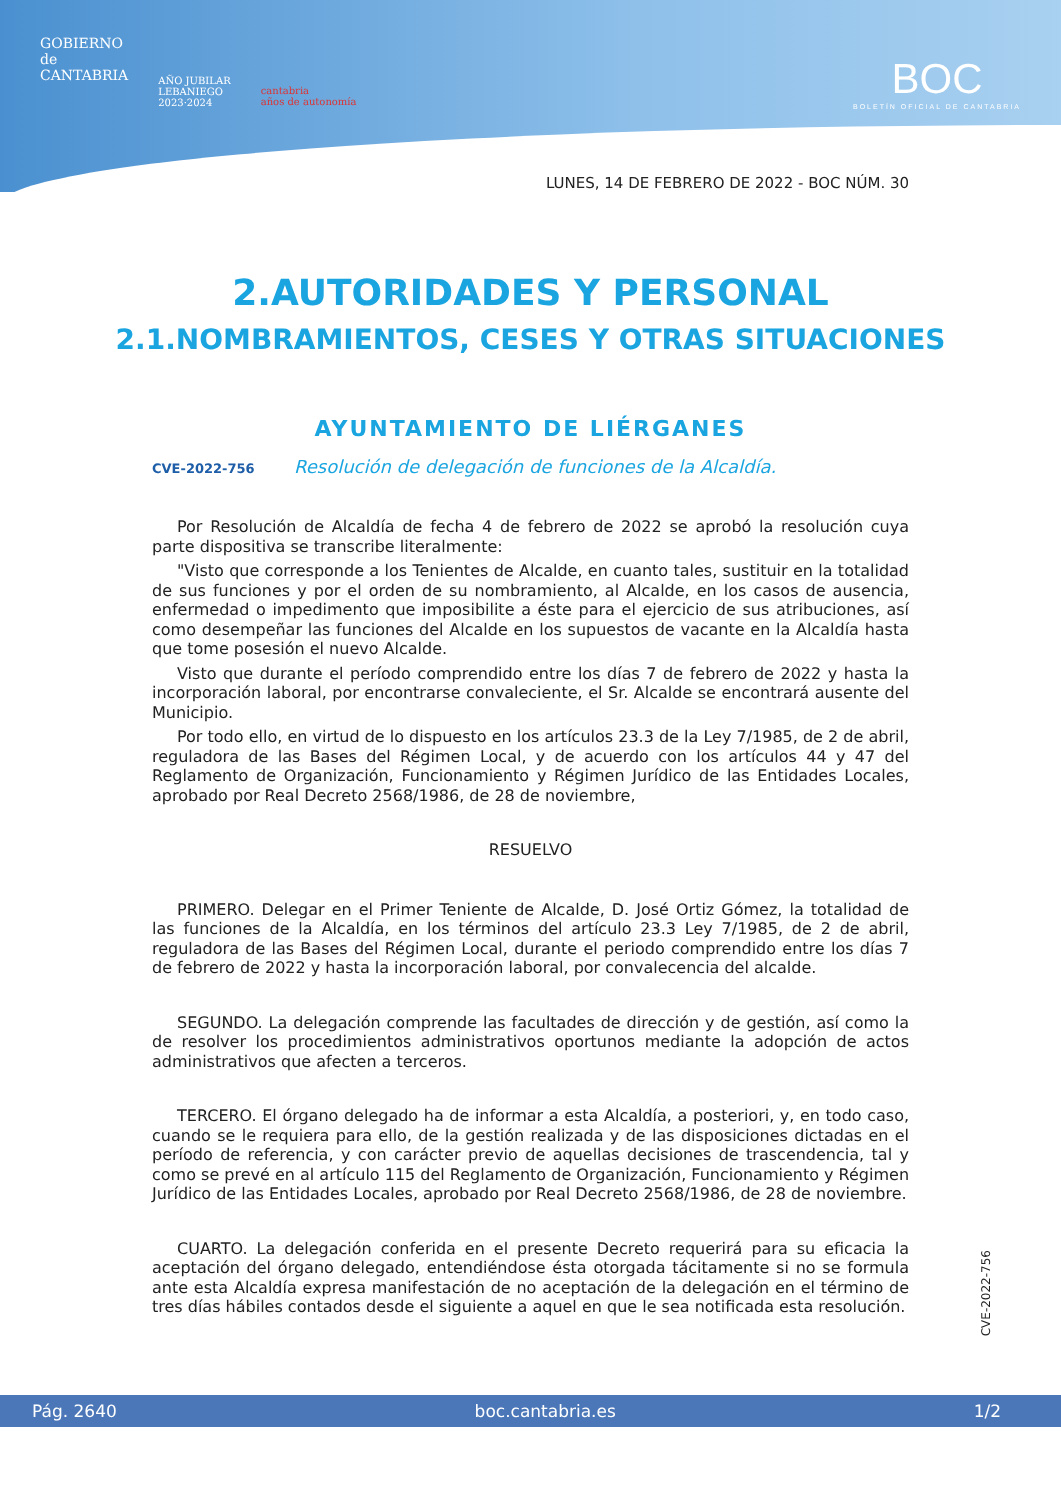GOBIERNO
de
CANTABRIA
AÑO JUBILAR
LEBANIEGO
2023·2024
cantabria
años de autonomía
BOC
BOLETÍN OFICIAL DE CANTABRIA
LUNES, 14 DE FEBRERO DE 2022 - BOC NÚM. 30
2.AUTORIDADES Y PERSONAL
2.1.NOMBRAMIENTOS, CESES Y OTRAS SITUACIONES
AYUNTAMIENTO DE LIÉRGANES
CVE-2022-756 Resolución de delegación de funciones de la Alcaldía.
Por Resolución de Alcaldía de fecha 4 de febrero de 2022 se aprobó la resolución cuya parte dispositiva se transcribe literalmente:
"Visto que corresponde a los Tenientes de Alcalde, en cuanto tales, sustituir en la totalidad de sus funciones y por el orden de su nombramiento, al Alcalde, en los casos de ausencia, enfermedad o impedimento que imposibilite a éste para el ejercicio de sus atribuciones, así como desempeñar las funciones del Alcalde en los supuestos de vacante en la Alcaldía hasta que tome posesión el nuevo Alcalde.
Visto que durante el período comprendido entre los días 7 de febrero de 2022 y hasta la incorporación laboral, por encontrarse convaleciente, el Sr. Alcalde se encontrará ausente del Municipio.
Por todo ello, en virtud de lo dispuesto en los artículos 23.3 de la Ley 7/1985, de 2 de abril, reguladora de las Bases del Régimen Local, y de acuerdo con los artículos 44 y 47 del Reglamento de Organización, Funcionamiento y Régimen Jurídico de las Entidades Locales, aprobado por Real Decreto 2568/1986, de 28 de noviembre,
RESUELVO
PRIMERO. Delegar en el Primer Teniente de Alcalde, D. José Ortiz Gómez, la totalidad de las funciones de la Alcaldía, en los términos del artículo 23.3 Ley 7/1985, de 2 de abril, reguladora de las Bases del Régimen Local, durante el periodo comprendido entre los días 7 de febrero de 2022 y hasta la incorporación laboral, por convalecencia del alcalde.
SEGUNDO. La delegación comprende las facultades de dirección y de gestión, así como la de resolver los procedimientos administrativos oportunos mediante la adopción de actos administrativos que afecten a terceros.
TERCERO. El órgano delegado ha de informar a esta Alcaldía, a posteriori, y, en todo caso, cuando se le requiera para ello, de la gestión realizada y de las disposiciones dictadas en el período de referencia, y con carácter previo de aquellas decisiones de trascendencia, tal y como se prevé en al artículo 115 del Reglamento de Organización, Funcionamiento y Régimen Jurídico de las Entidades Locales, aprobado por Real Decreto 2568/1986, de 28 de noviembre.
CUARTO. La delegación conferida en el presente Decreto requerirá para su eficacia la aceptación del órgano delegado, entendiéndose ésta otorgada tácitamente si no se formula ante esta Alcaldía expresa manifestación de no aceptación de la delegación en el término de tres días hábiles contados desde el siguiente a aquel en que le sea notificada esta resolución.
CVE-2022-756
Pág. 2640 boc.cantabria.es 1/2